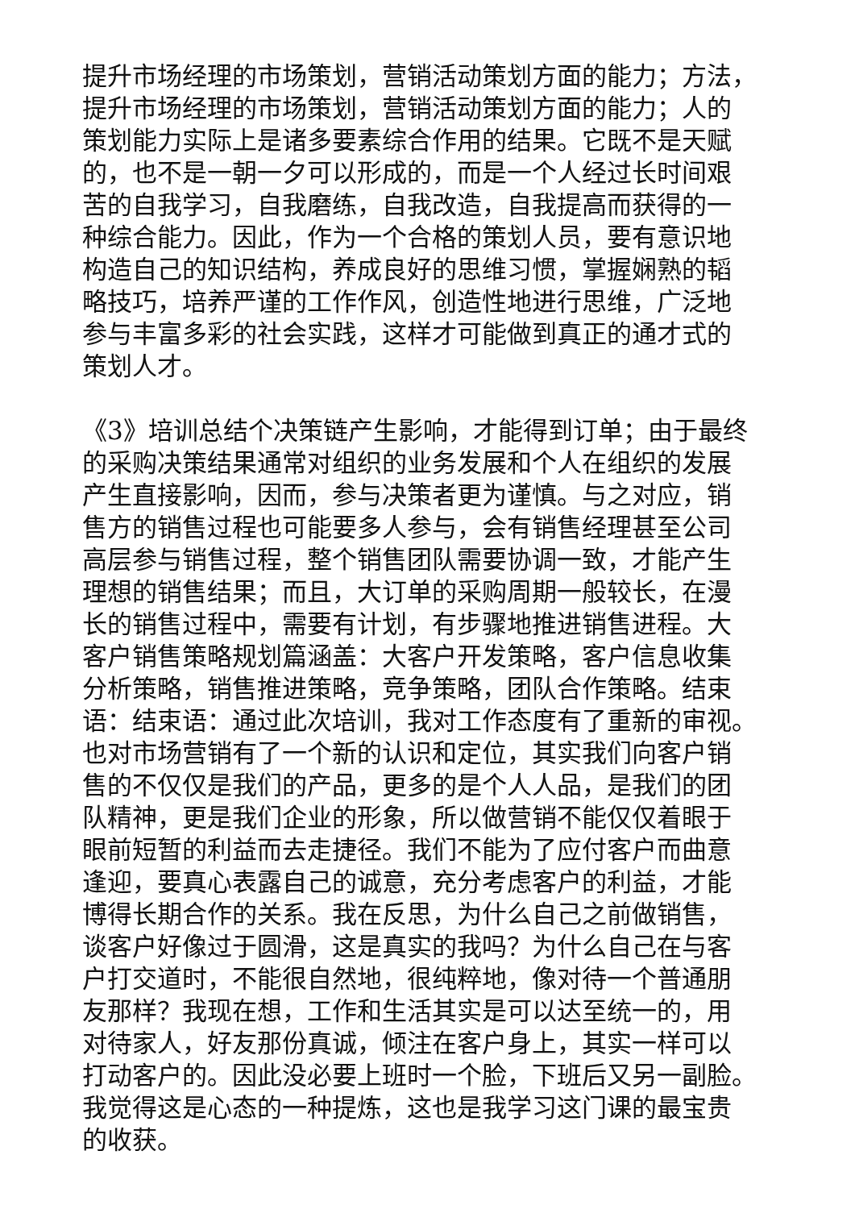提升市场经理的市场策划，营销活动策划方面的能力；方法，
提升市场经理的市场策划，营销活动策划方面的能力；人的
策划能力实际上是诸多要素综合作用的结果。它既不是天赋
的，也不是一朝一夕可以形成的，而是一个人经过长时间艰
苦的自我学习，自我磨练，自我改造，自我提高而获得的一
种综合能力。因此，作为一个合格的策划人员，要有意识地
构造自己的知识结构，养成良好的思维习惯，掌握娴熟的韬
略技巧，培养严谨的工作作风，创造性地进行思维，广泛地
参与丰富多彩的社会实践，这样才可能做到真正的通才式的
策划人才。
《3》培训总结个决策链产生影响，才能得到订单；由于最终
的采购决策结果通常对组织的业务发展和个人在组织的发展
产生直接影响，因而，参与决策者更为谨慎。与之对应，销
售方的销售过程也可能要多人参与，会有销售经理甚至公司
高层参与销售过程，整个销售团队需要协调一致，才能产生
理想的销售结果；而且，大订单的采购周期一般较长，在漫
长的销售过程中，需要有计划，有步骤地推进销售进程。大
客户销售策略规划篇涵盖：大客户开发策略，客户信息收集
分析策略，销售推进策略，竞争策略，团队合作策略。结束
语：结束语：通过此次培训，我对工作态度有了重新的审视。
也对市场营销有了一个新的认识和定位，其实我们向客户销
售的不仅仅是我们的产品，更多的是个人人品，是我们的团
队精神，更是我们企业的形象，所以做营销不能仅仅着眼于
眼前短暂的利益而去走捷径。我们不能为了应付客户而曲意
逢迎，要真心表露自己的诚意，充分考虑客户的利益，才能
博得长期合作的关系。我在反思，为什么自己之前做销售，
谈客户好像过于圆滑，这是真实的我吗？为什么自己在与客
户打交道时，不能很自然地，很纯粹地，像对待一个普通朋
友那样？我现在想，工作和生活其实是可以达至统一的，用
对待家人，好友那份真诚，倾注在客户身上，其实一样可以
打动客户的。因此没必要上班时一个脸，下班后又另一副脸。
我觉得这是心态的一种提炼，这也是我学习这门课的最宝贵
的收获。